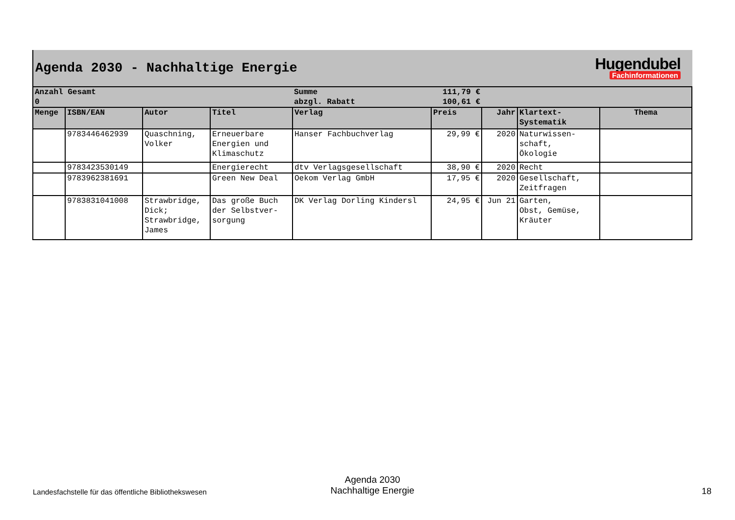Agenda 2030 - Nachhaltige Energie
Hugendubel
Fachinformationen
| Anzahl Gesamt | | | | Summe | 111,79 € | | | |
| 0 | | | | abzgl. Rabatt | 100,61 € | | | |
| Menge | ISBN/EAN | Autor | Titel | Verlag | Preis | Jahr | Klartext- Systematik | Thema |
| | 9783446462939 | Quaschning, Volker | Erneuerbare Energien und Klimaschutz | Hanser Fachbuchverlag | 29,99 € | 2020 | Naturwissen- schaft, Ökologie | |
| | 9783423530149 | | Energierecht | dtv Verlagsgesellschaft | 38,90 € | 2020 | Recht | |
| | 9783962381691 | | Green New Deal | Oekom Verlag GmbH | 17,95 € | 2020 | Gesellschaft, Zeitfragen | |
| | 9783831041008 | Strawbridge, Dick; Strawbridge, James | Das große Buch der Selbstver- sorgung | DK Verlag Dorling Kindersl | 24,95 € | Jun 21 | Garten, Obst, Gemüse, Kräuter | |
Landesfachstelle für das öffentliche Bibliothekswesen
Agenda 2030
Nachhaltige Energie
18